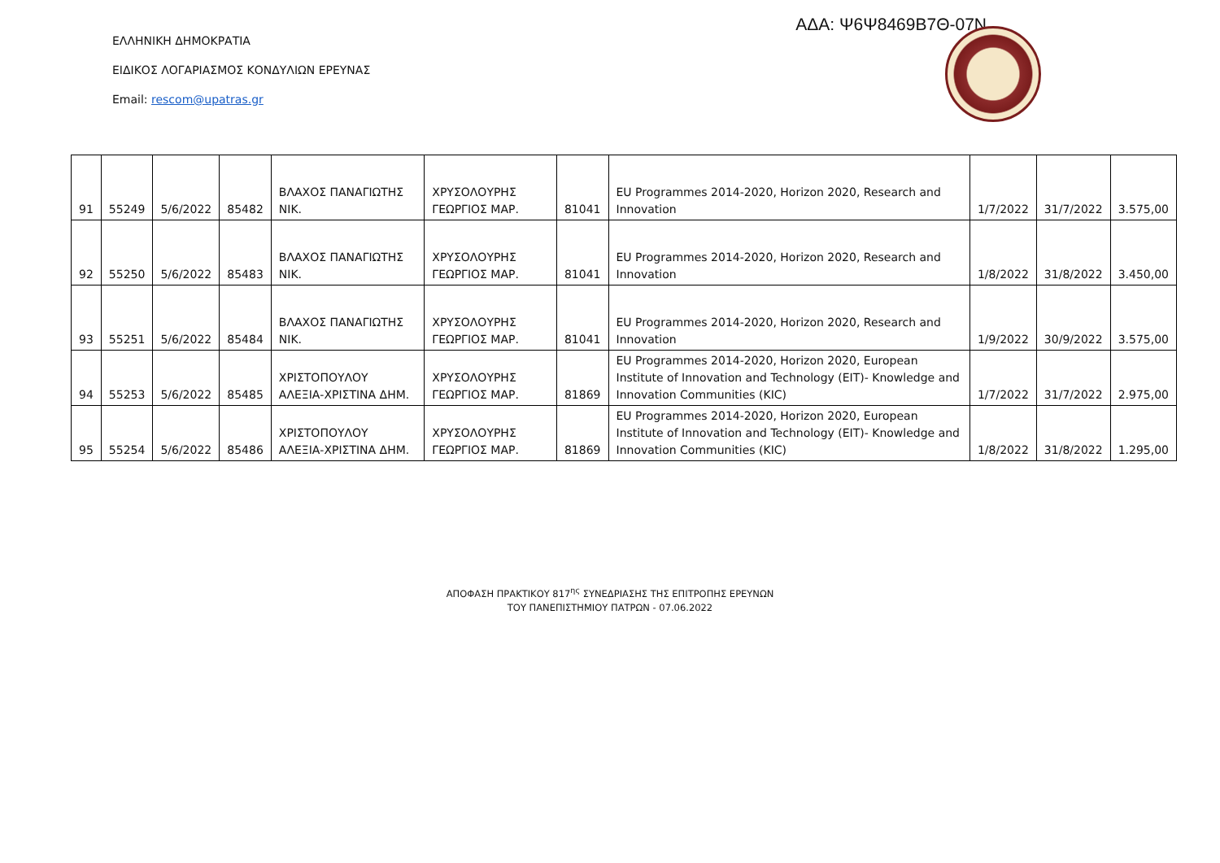ΑΔΑ: Ψ6Ψ8469Β7Θ-07Ν
ΕΛΛΗΝΙΚΗ ΔΗΜΟΚΡΑΤΙΑ
ΕΙΔΙΚΟΣ ΛΟΓΑΡΙΑΣΜΟΣ ΚΟΝΔΥΛΙΩΝ ΕΡΕΥΝΑΣ
Email: rescom@upatras.gr
| 91 | 55249 | 5/6/2022 | 85482 | ΒΛΑΧΟΣ ΠΑΝΑΓΙΩΤΗΣ ΝΙΚ. | ΧΡΥΣΟΛΟΥΡΗΣ ΓΕΩΡΓΙΟΣ ΜΑΡ. | 81041 | EU Programmes 2014-2020, Horizon 2020, Research and Innovation | 1/7/2022 | 31/7/2022 | 3.575,00 |
| 92 | 55250 | 5/6/2022 | 85483 | ΒΛΑΧΟΣ ΠΑΝΑΓΙΩΤΗΣ ΝΙΚ. | ΧΡΥΣΟΛΟΥΡΗΣ ΓΕΩΡΓΙΟΣ ΜΑΡ. | 81041 | EU Programmes 2014-2020, Horizon 2020, Research and Innovation | 1/8/2022 | 31/8/2022 | 3.450,00 |
| 93 | 55251 | 5/6/2022 | 85484 | ΒΛΑΧΟΣ ΠΑΝΑΓΙΩΤΗΣ ΝΙΚ. | ΧΡΥΣΟΛΟΥΡΗΣ ΓΕΩΡΓΙΟΣ ΜΑΡ. | 81041 | EU Programmes 2014-2020, Horizon 2020, Research and Innovation | 1/9/2022 | 30/9/2022 | 3.575,00 |
| 94 | 55253 | 5/6/2022 | 85485 | ΧΡΙΣΤΟΠΟΥΛΟΥ ΑΛΕΞΙΑ-ΧΡΙΣΤΙΝΑ ΔΗΜ. | ΧΡΥΣΟΛΟΥΡΗΣ ΓΕΩΡΓΙΟΣ ΜΑΡ. | 81869 | EU Programmes 2014-2020, Horizon 2020, European Institute of Innovation and Technology (EIT)- Knowledge and Innovation Communities (KIC) | 1/7/2022 | 31/7/2022 | 2.975,00 |
| 95 | 55254 | 5/6/2022 | 85486 | ΧΡΙΣΤΟΠΟΥΛΟΥ ΑΛΕΞΙΑ-ΧΡΙΣΤΙΝΑ ΔΗΜ. | ΧΡΥΣΟΛΟΥΡΗΣ ΓΕΩΡΓΙΟΣ ΜΑΡ. | 81869 | EU Programmes 2014-2020, Horizon 2020, European Institute of Innovation and Technology (EIT)- Knowledge and Innovation Communities (KIC) | 1/8/2022 | 31/8/2022 | 1.295,00 |
ΑΠΟΦΑΣΗ ΠΡΑΚΤΙΚΟΥ 817<sup>ης</sup> ΣΥΝΕΔΡΙΑΣΗΣ ΤΗΣ ΕΠΙΤΡΟΠΗΣ ΕΡΕΥΝΩΝ
ΤΟΥ ΠΑΝΕΠΙΣΤΗΜΙΟΥ ΠΑΤΡΩΝ - 07.06.2022